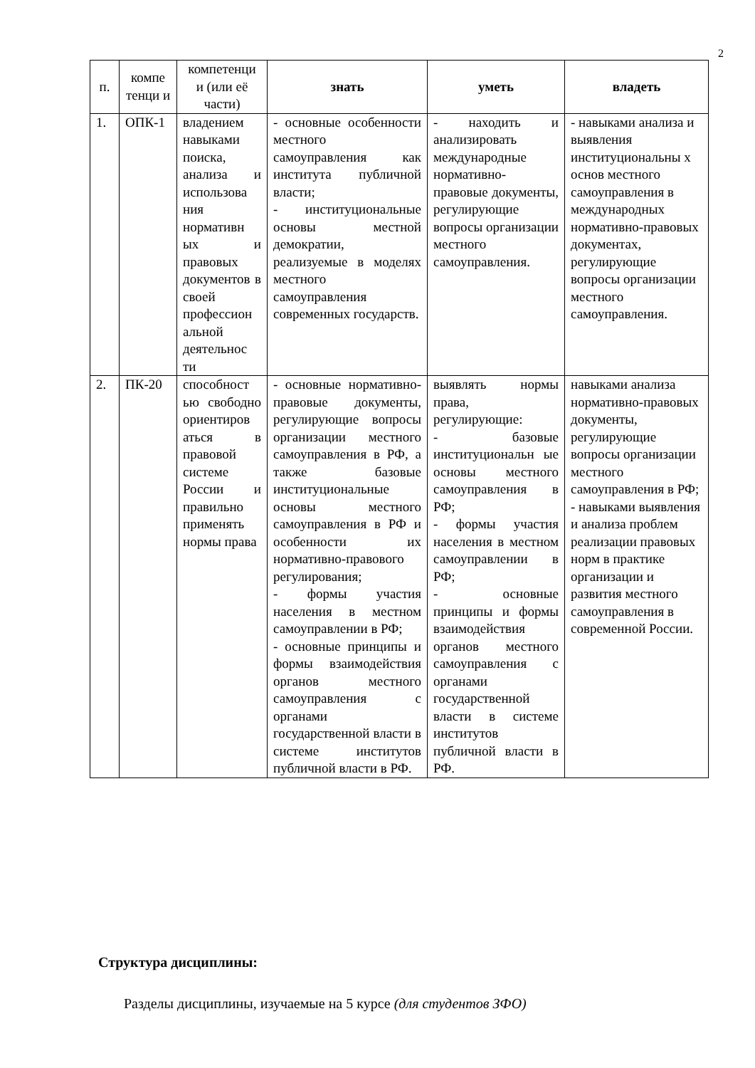2
| п. | компе тенци и | компетенци и (или её части) | знать | уметь | владеть |
| --- | --- | --- | --- | --- | --- |
| 1. | ОПК-1 | владением навыками поиска, анализа и использова ния нормативн ых и правовых документов в своей профессион альной деятельнос ти | - основные особенности местного самоуправления как института публичной власти; - институциональные основы местной демократии, реализуемые в моделях местного самоуправления современных государств. | - находить и анализировать международные нормативно-правовые документы, регулирующие вопросы организации местного самоуправления. | - навыками анализа и выявления институциональны х основ местного самоуправления в международных нормативно-правовых документах, регулирующие вопросы организации местного самоуправления. |
| 2. | ПК-20 | способност ью свободно ориентиров аться в правовой системе России и правильно применять нормы права | - основные нормативно-правовые документы, регулирующие вопросы организации местного самоуправления в РФ, а также базовые институциональные основы местного самоуправления в РФ и особенности их нормативно-правового регулирования; - формы участия населения в местном самоуправлении в РФ; - основные принципы и формы взаимодействия органов местного самоуправления с органами государственной власти в системе институтов публичной власти в РФ. | выявлять нормы права, регулирующие: - базовые институциональн ые основы местного самоуправления в РФ; - формы участия населения в местном самоуправлении в РФ; - основные принципы и формы взаимодействия органов местного самоуправления с органами государственной власти в системе институтов публичной власти в РФ. | навыками анализа нормативно-правовых документы, регулирующие вопросы организации местного самоуправления в РФ; - навыками выявления и анализа проблем реализации правовых норм в практике организации и развития местного самоуправления в современной России. |
Структура дисциплины:
Разделы дисциплины, изучаемые на 5 курсе (для студентов ЗФО)